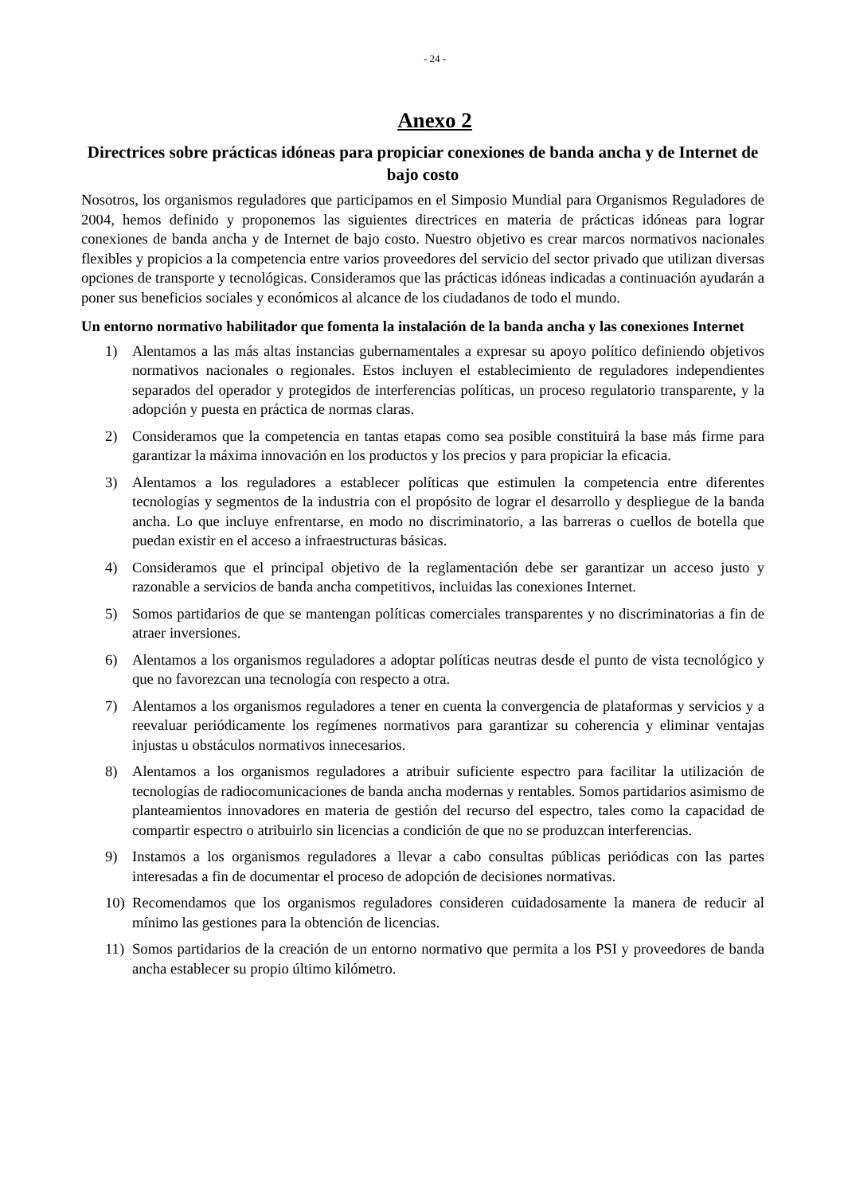- 24 -
Anexo 2
Directrices sobre prácticas idóneas para propiciar conexiones de banda ancha y de Internet de bajo costo
Nosotros, los organismos reguladores que participamos en el Simposio Mundial para Organismos Reguladores de 2004, hemos definido y proponemos las siguientes directrices en materia de prácticas idóneas para lograr conexiones de banda ancha y de Internet de bajo costo. Nuestro objetivo es crear marcos normativos nacionales flexibles y propicios a la competencia entre varios proveedores del servicio del sector privado que utilizan diversas opciones de transporte y tecnológicas. Consideramos que las prácticas idóneas indicadas a continuación ayudarán a poner sus beneficios sociales y económicos al alcance de los ciudadanos de todo el mundo.
Un entorno normativo habilitador que fomenta la instalación de la banda ancha y las conexiones Internet
1) Alentamos a las más altas instancias gubernamentales a expresar su apoyo político definiendo objetivos normativos nacionales o regionales. Estos incluyen el establecimiento de reguladores independientes separados del operador y protegidos de interferencias políticas, un proceso regulatorio transparente, y la adopción y puesta en práctica de normas claras.
2) Consideramos que la competencia en tantas etapas como sea posible constituirá la base más firme para garantizar la máxima innovación en los productos y los precios y para propiciar la eficacia.
3) Alentamos a los reguladores a establecer políticas que estimulen la competencia entre diferentes tecnologías y segmentos de la industria con el propósito de lograr el desarrollo y despliegue de la banda ancha. Lo que incluye enfrentarse, en modo no discriminatorio, a las barreras o cuellos de botella que puedan existir en el acceso a infraestructuras básicas.
4) Consideramos que el principal objetivo de la reglamentación debe ser garantizar un acceso justo y razonable a servicios de banda ancha competitivos, incluidas las conexiones Internet.
5) Somos partidarios de que se mantengan políticas comerciales transparentes y no discriminatorias a fin de atraer inversiones.
6) Alentamos a los organismos reguladores a adoptar políticas neutras desde el punto de vista tecnológico y que no favorezcan una tecnología con respecto a otra.
7) Alentamos a los organismos reguladores a tener en cuenta la convergencia de plataformas y servicios y a reevaluar periódicamente los regímenes normativos para garantizar su coherencia y eliminar ventajas injustas u obstáculos normativos innecesarios.
8) Alentamos a los organismos reguladores a atribuir suficiente espectro para facilitar la utilización de tecnologías de radiocomunicaciones de banda ancha modernas y rentables. Somos partidarios asimismo de planteamientos innovadores en materia de gestión del recurso del espectro, tales como la capacidad de compartir espectro o atribuirlo sin licencias a condición de que no se produzcan interferencias.
9) Instamos a los organismos reguladores a llevar a cabo consultas públicas periódicas con las partes interesadas a fin de documentar el proceso de adopción de decisiones normativas.
10) Recomendamos que los organismos reguladores consideren cuidadosamente la manera de reducir al mínimo las gestiones para la obtención de licencias.
11) Somos partidarios de la creación de un entorno normativo que permita a los PSI y proveedores de banda ancha establecer su propio último kilómetro.